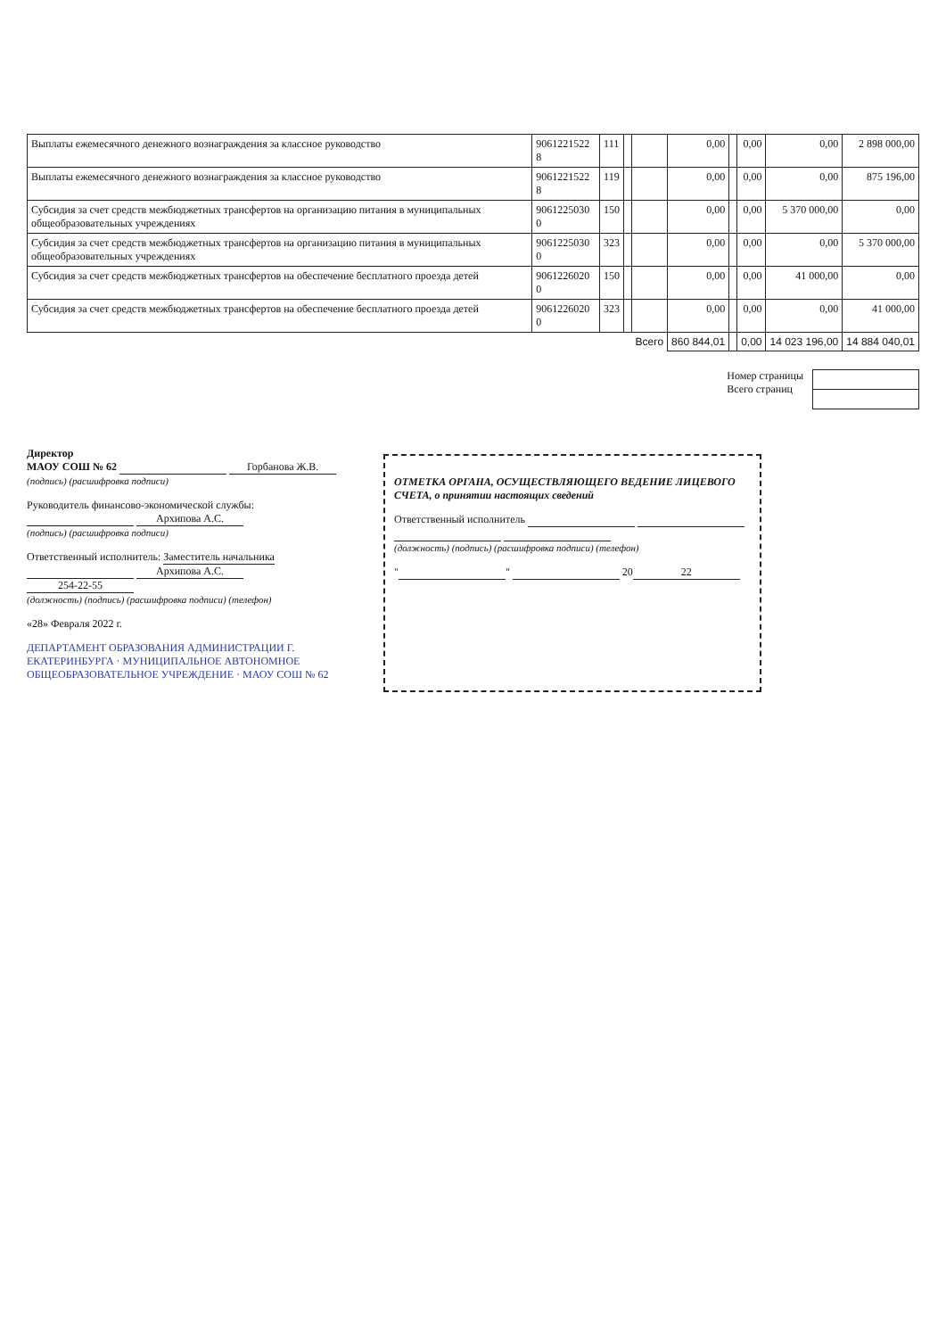| Выплаты ежемесячного денежного вознаграждения за классное руководство | 9061221522 8 | 111 | | | 0,00 | | 0,00 | 0,00 | 2 898 000,00 |
| Выплаты ежемесячного денежного вознаграждения за классное руководство | 9061221522 8 | 119 | | | 0,00 | | 0,00 | 0,00 | 875 196,00 |
| Субсидия за счет средств межбюджетных трансфертов на организацию питания в муниципальных общеобразовательных учреждениях | 9061225030 0 | 150 | | | 0,00 | | 0,00 | 5 370 000,00 | 0,00 |
| Субсидия за счет средств межбюджетных трансфертов на организацию питания в муниципальных общеобразовательных учреждениях | 9061225030 0 | 323 | | | 0,00 | | 0,00 | 0,00 | 5 370 000,00 |
| Субсидия за счет средств межбюджетных трансфертов на обеспечение бесплатного проезда детей | 9061226020 0 | 150 | | | 0,00 | | 0,00 | 41 000,00 | 0,00 |
| Субсидия за счет средств межбюджетных трансфертов на обеспечение бесплатного проезда детей | 9061226020 0 | 323 | | | 0,00 | | 0,00 | 0,00 | 41 000,00 |
| | | | | Всего | 860 844,01 | | 0,00 | 14 023 196,00 | 14 884 040,01 |
Номер страницы
Всего страниц
Директор
МАОУ СОШ № 62 Горбанова Ж.В.
(подпись) (расшифровка подписи)
Руководитель финансово-экономической службы: Архипова А.С.
(подпись) (расшифровка подписи)
Ответственный исполнитель: Заместитель начальника Архипова А.С. 254-22-55
(должность) (подпись) (расшифровка подписи) (телефон)
«28» Февраля 2022 г.
ДЕПАРТАМЕНТ ОБРАЗОВАНИЯ АДМИНИСТРАЦИИ Г. ЕКАТЕРИНБУРГА · МУНИЦИПАЛЬНОЕ АВТОНОМНОЕ ОБЩЕОБРАЗОВАТЕЛЬНОЕ УЧРЕЖДЕНИЕ · МАОУ СОШ № 62
ОТМЕТКА ОРГАНА, ОСУЩЕСТВЛЯЮЩЕГО ВЕДЕНИЕ ЛИЦЕВОГО СЧЕТА, о принятии настоящих сведений
Ответственный исполнитель
(должность) (подпись) (расшифровка подписи) (телефон)
" " 20 22